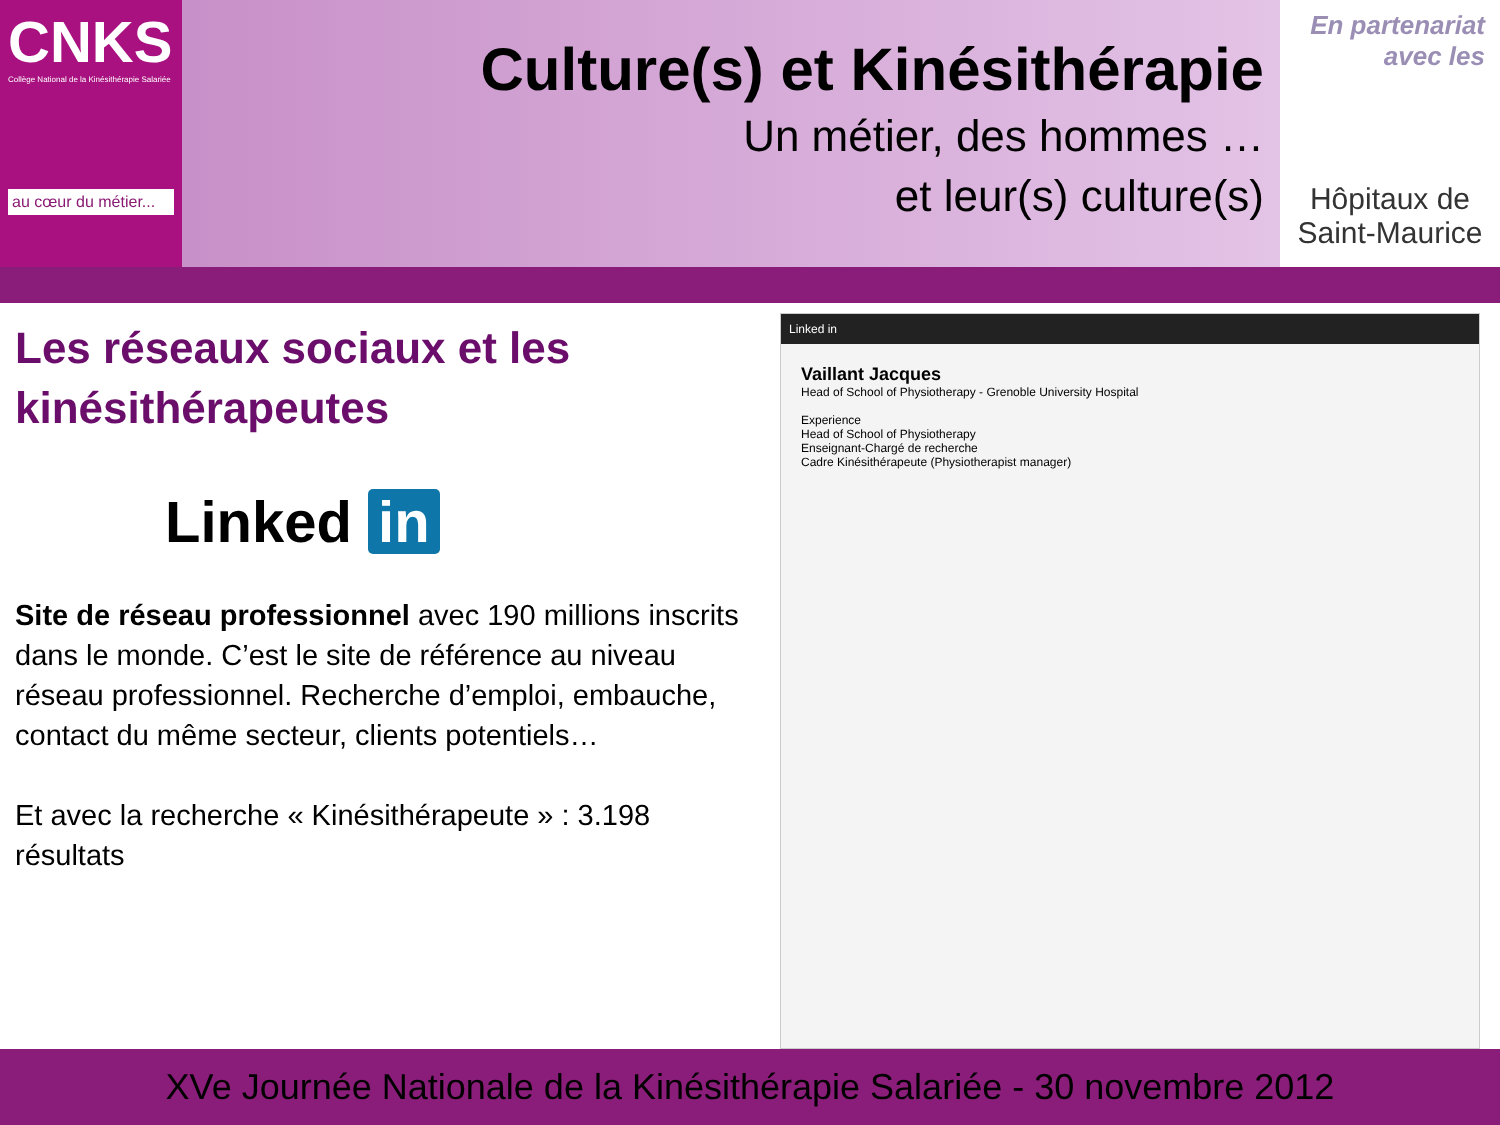CNKS
Collège National de la Kinésithérapie Salariée
au cœur du métier...
Culture(s) et Kinésithérapie
Un métier, des hommes …
et leur(s) culture(s)
En partenariat avec les
Hôpitaux de Saint-Maurice
Les réseaux sociaux et les kinésithérapeutes
Linked in
Site de réseau professionnel avec 190 millions inscrits dans le monde. C’est le site de référence au niveau réseau professionnel. Recherche d’emploi, embauche, contact du même secteur, clients potentiels…
Et avec la recherche « Kinésithérapeute » : 3.198 résultats
Linked in
Vaillant Jacques
Head of School of Physiotherapy - Grenoble University Hospital
Experience
Head of School of Physiotherapy
Enseignant-Chargé de recherche
Cadre Kinésithérapeute (Physiotherapist manager)
XVe Journée Nationale de la Kinésithérapie Salariée - 30 novembre 2012